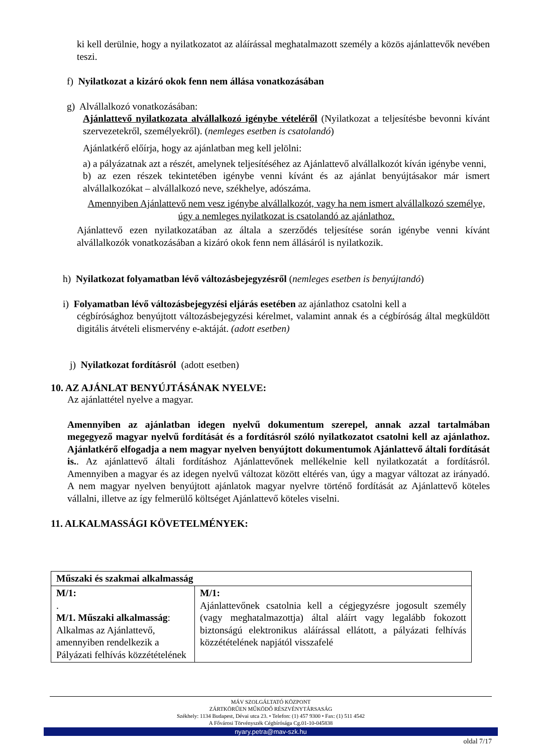ki kell derülnie, hogy a nyilatkozatot az aláírással meghatalmazott személy a közös ajánlattevők nevében teszi.
f) Nyilatkozat a kizáró okok fenn nem állása vonatkozásában
g) Alvállalkozó vonatkozásában:
Ajánlattevő nyilatkozata alvállalkozó igénybe vételéről (Nyilatkozat a teljesítésbe bevonni kívánt szervezetekről, személyekről). (nemleges esetben is csatolandó)
Ajánlatkérő előírja, hogy az ajánlatban meg kell jelölni:
a) a pályázatnak azt a részét, amelynek teljesítéséhez az Ajánlattevő alvállalkozót kíván igénybe venni,
b) az ezen részek tekintetében igénybe venni kívánt és az ajánlat benyújtásakor már ismert alvállalkozókat – alvállalkozó neve, székhelye, adószáma.
Amennyiben Ajánlattevő nem vesz igénybe alvállalkozót, vagy ha nem ismert alvállalkozó személye, úgy a nemleges nyilatkozat is csatolandó az ajánlathoz.
Ajánlattevő ezen nyilatkozatában az általa a szerződés teljesítése során igénybe venni kívánt alvállalkozók vonatkozásában a kizáró okok fenn nem állásáról is nyilatkozik.
h) Nyilatkozat folyamatban lévő változásbejegyzésről (nemleges esetben is benyújtandó)
i) Folyamatban lévő változásbejegyzési eljárás esetében az ajánlathoz csatolni kell a
cégbírósághoz benyújtott változásbejegyzési kérelmet, valamint annak és a cégbíróság által megküldött digitális átvételi elismervény e-aktáját. (adott esetben)
j) Nyilatkozat fordításról (adott esetben)
10. AZ AJÁNLAT BENYÚJTÁSÁNAK NYELVE:
Az ajánlattétel nyelve a magyar.
Amennyiben az ajánlatban idegen nyelvű dokumentum szerepel, annak azzal tartalmában megegyező magyar nyelvű fordítását és a fordításról szóló nyilatkozatot csatolni kell az ajánlathoz. Ajánlatkérő elfogadja a nem magyar nyelven benyújtott dokumentumok Ajánlattevő általi fordítását is.. Az ajánlattevő általi fordításhoz Ajánlattevőnek mellékelnie kell nyilatkozatát a fordításról. Amennyiben a magyar és az idegen nyelvű változat között eltérés van, úgy a magyar változat az irányadó. A nem magyar nyelven benyújtott ajánlatok magyar nyelvre történő fordítását az Ajánlattevő köteles vállalni, illetve az így felmerülő költséget Ajánlattevő köteles viselni.
11. ALKALMASSÁGI KÖVETELMÉNYEK:
| Műszaki és szakmai alkalmasság | |
| M/1: . M/1. Műszaki alkalmasság : Alkalmas az Ajánlattevő, amennyiben rendelkezik a Pályázati felhívás közzétételének | M/1: Ajánlattevőnek csatolnia kell a cégjegyzésre jogosult személy (vagy meghatalmazottja) által aláírt vagy legalább fokozott biztonságú elektronikus aláírással ellátott, a pályázati felhívás közzétételének napjától visszafelé |
MÁV SZOLGÁLTATÓ KÖZPONT
ZÁRTKÖRŰEN MŰKÖDŐ RÉSZVÉNYTÁRSASÁG
Székhely: 1134 Budapest, Dévai utca 23. • Telefon: (1) 457 9300 • Fax: (1) 511 4542
A Fővárosi Törvényszék Cégbírósága Cg.01-10-045838
nyary.petra@mav-szk.hu
oldal 7/17